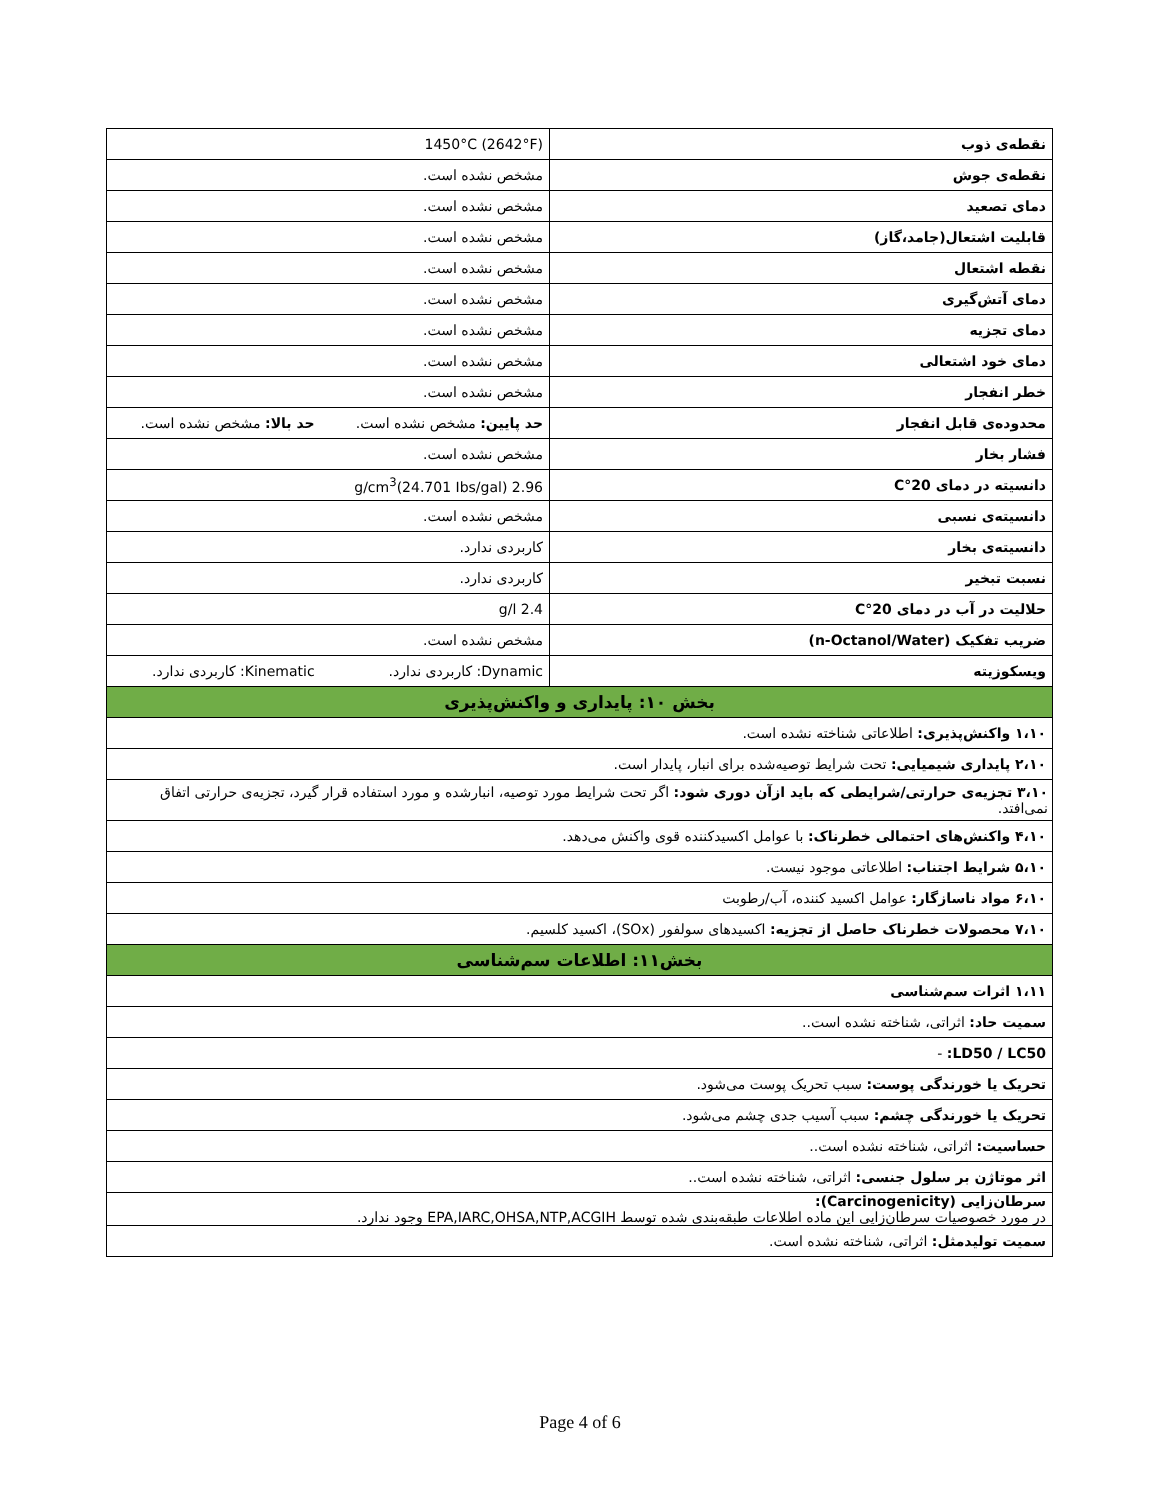| نقطه‌ی ذوب | 1450°C (2642°F) | |
| نقطه‌ی جوش | مشخص نشده است. | |
| دمای تصعید | مشخص نشده است. | |
| قابلیت اشتعال(جامد،گاز) | مشخص نشده است. | |
| نقطه اشتعال | مشخص نشده است. | |
| دمای آتش‌گیری | مشخص نشده است. | |
| دمای تجزیه | مشخص نشده است. | |
| دمای خود اشتعالی | مشخص نشده است. | |
| خطر انفجار | مشخص نشده است. | |
| محدوده‌ی قابل انفجار | حد پایین: مشخص نشده است. | حد بالا: مشخص نشده است. |
| فشار بخار | مشخص نشده است. | |
| دانسیته در دمای 20°C | 2.96 g/cm<sup>3</sup>(24.701 Ibs/gal) | |
| دانسیته‌ی نسبی | مشخص نشده است. | |
| دانسیته‌ی بخار | کاربردی ندارد. | |
| نسبت تبخیر | کاربردی ندارد. | |
| حلالیت در آب در دمای 20°C | 2.4 g/l | |
| ضریب تفکیک (n-Octanol/Water) | مشخص نشده است. | |
| ویسکوزیته | Dynamic: کاربردی ندارد. | Kinematic: کاربردی ندارد. |
| بخش ۱۰: پایداری و واکنش‌پذیری | | |
| ۱،۱۰ واکنش‌پذیری: اطلاعاتی شناخته نشده است. | | |
| ۲،۱۰ پایداری شیمیایی: تحت شرایط توصیه‌شده برای انبار، پایدار است. | | |
| ۳،۱۰ تجزیه‌ی حرارتی/شرایطی که باید ازآن دوری شود: اگر تحت شرایط مورد توصیه، انبارشده و مورد استفاده قرار گیرد، تجزیه‌ی حرارتی اتفاق نمی‌افتد. | | |
| ۴،۱۰ واکنش‌های احتمالی خطرناک: با عوامل اکسیدکننده قوی واکنش می‌دهد. | | |
| ۵،۱۰ شرایط اجتناب: اطلاعاتی موجود نیست. | | |
| ۶،۱۰ مواد ناسازگار: عوامل اکسید کننده، آب/رطوبت | | |
| ۷،۱۰ محصولات خطرناک حاصل از تجزیه: اکسیدهای سولفور (SOx)، اکسید کلسیم. | | |
| بخش۱۱: اطلاعات سم‌شناسی | | |
| ۱،۱۱ اثرات سم‌شناسی | | |
| سمیت حاد: اثراتی، شناخته نشده است.. | | |
| LD50 / LC50: - | | |
| تحریک یا خورندگی پوست: سبب تحریک پوست می‌شود. | | |
| تحریک یا خورندگی چشم: سبب آسیب جدی چشم می‌شود. | | |
| حساسیت: اثراتی، شناخته نشده است.. | | |
| اثر موتاژن بر سلول جنسی: اثراتی، شناخته نشده است.. | | |
| سرطان‌زایی (Carcinogenicity): در مورد خصوصیات سرطان‌زایی این ماده اطلاعات طبقه‌بندی شده توسط EPA,IARC,OHSA,NTP,ACGIH وجود ندارد. | | |
| سمیت تولیدمثل: اثراتی، شناخته نشده است. | | |
Page 4 of 6